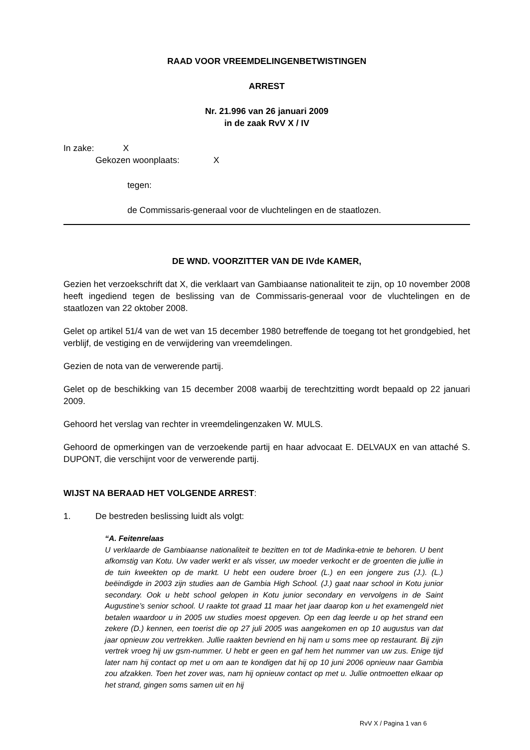RAAD VOOR VREEMDELINGENBETWISTINGEN
ARREST
Nr. 21.996 van 26 januari 2009
in de zaak RvV X / IV
In zake: X
Gekozen woonplaats: X
tegen:
de Commissaris-generaal voor de vluchtelingen en de staatlozen.
DE WND. VOORZITTER VAN DE IVde KAMER,
Gezien het verzoekschrift dat X, die verklaart van Gambiaanse nationaliteit te zijn, op 10 november 2008 heeft ingediend tegen de beslissing van de Commissaris-generaal voor de vluchtelingen en de staatlozen van 22 oktober 2008.
Gelet op artikel 51/4 van de wet van 15 december 1980 betreffende de toegang tot het grondgebied, het verblijf, de vestiging en de verwijdering van vreemdelingen.
Gezien de nota van de verwerende partij.
Gelet op de beschikking van 15 december 2008 waarbij de terechtzitting wordt bepaald op 22 januari 2009.
Gehoord het verslag van rechter in vreemdelingenzaken W. MULS.
Gehoord de opmerkingen van de verzoekende partij en haar advocaat E. DELVAUX en van attaché S. DUPONT, die verschijnt voor de verwerende partij.
WIJST NA BERAAD HET VOLGENDE ARREST:
1. De bestreden beslissing luidt als volgt:
“A. Feitenrelaas
U verklaarde de Gambiaanse nationaliteit te bezitten en tot de Madinka-etnie te behoren. U bent afkomstig van Kotu. Uw vader werkt er als visser, uw moeder verkocht er de groenten die jullie in de tuin kweekten op de markt. U hebt een oudere broer (L.) en een jongere zus (J.). (L.) beëindigde in 2003 zijn studies aan de Gambia High School. (J.) gaat naar school in Kotu junior secondary. Ook u hebt school gelopen in Kotu junior secondary en vervolgens in de Saint Augustine’s senior school. U raakte tot graad 11 maar het jaar daarop kon u het examengeld niet betalen waardoor u in 2005 uw studies moest opgeven. Op een dag leerde u op het strand een zekere (D.) kennen, een toerist die op 27 juli 2005 was aangekomen en op 10 augustus van dat jaar opnieuw zou vertrekken. Jullie raakten bevriend en hij nam u soms mee op restaurant. Bij zijn vertrek vroeg hij uw gsm-nummer. U hebt er geen en gaf hem het nummer van uw zus. Enige tijd later nam hij contact op met u om aan te kondigen dat hij op 10 juni 2006 opnieuw naar Gambia zou afzakken. Toen het zover was, nam hij opnieuw contact op met u. Jullie ontmoetten elkaar op het strand, gingen soms samen uit en hij
RvV X / Pagina 1 van 6